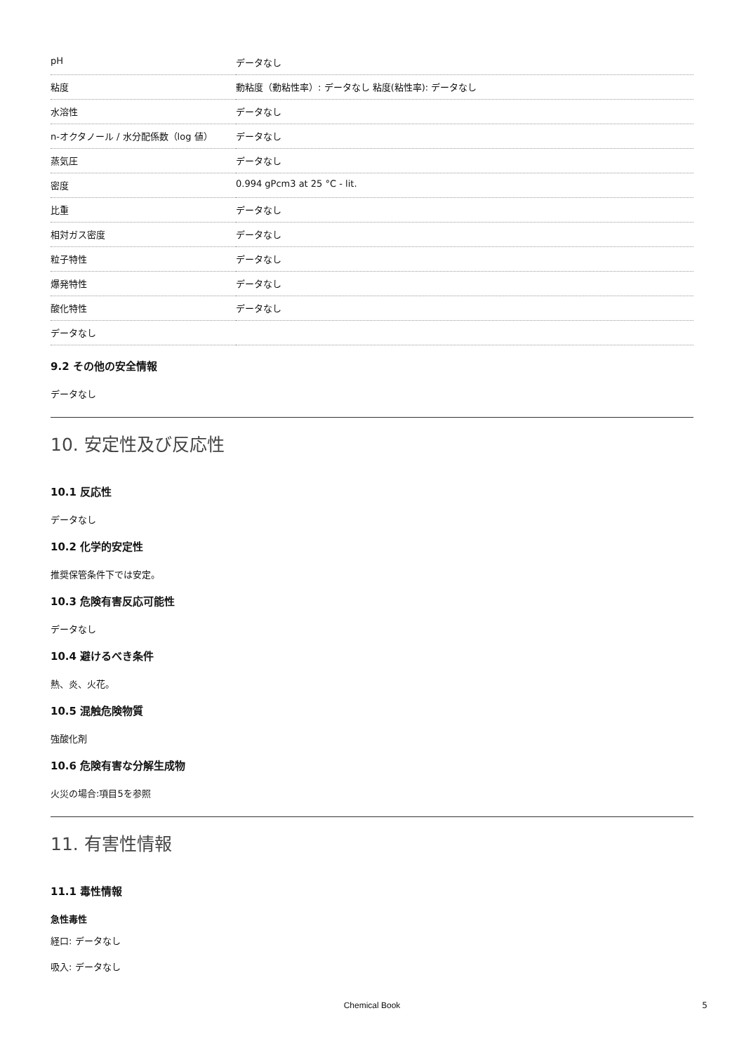| pH | データなし |
| 粘度 | 動粘度（動粘性率）: データなし 粘度(粘性率): データなし |
| 水溶性 | データなし |
| n-オクタノール / 水分配係数（log 値） | データなし |
| 蒸気圧 | データなし |
| 密度 | 0.994 gPcm3 at 25 °C - lit. |
| 比重 | データなし |
| 相対ガス密度 | データなし |
| 粒子特性 | データなし |
| 爆発特性 | データなし |
| 酸化特性 | データなし |
| データなし | |
9.2 その他の安全情報
データなし
10. 安定性及び反応性
10.1 反応性
データなし
10.2 化学的安定性
推奨保管条件下では安定。
10.3 危険有害反応可能性
データなし
10.4 避けるべき条件
熱、炎、火花。
10.5 混触危険物質
強酸化剤
10.6 危険有害な分解生成物
火災の場合:項目5を参照
11. 有害性情報
11.1 毒性情報
急性毒性
経口: データなし
吸入: データなし
Chemical Book 5